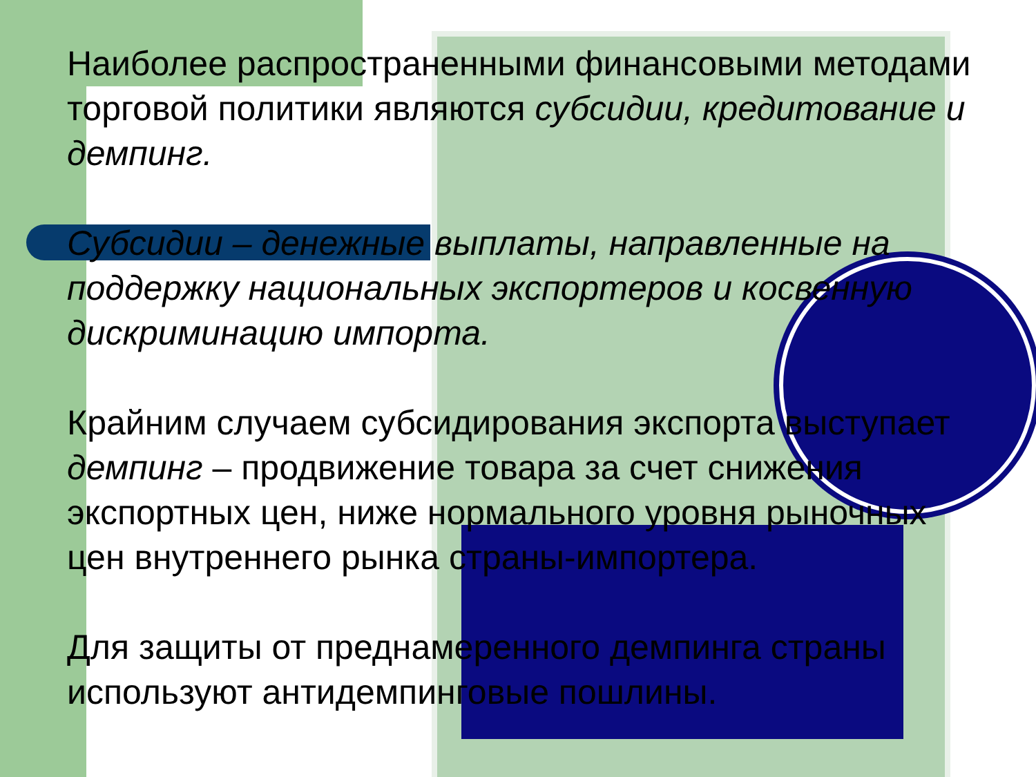Наиболее распространенными финансовыми методами торговой политики являются субсидии, кредитование и демпинг.
Субсидии – денежные выплаты, направленные на поддержку национальных экспортеров и косвенную дискриминацию импорта.
Крайним случаем субсидирования экспорта выступает демпинг – продвижение товара за счет снижения экспортных цен, ниже нормального уровня рыночных цен внутреннего рынка страны-импортера.
Для защиты от преднамеренного демпинга страны используют антидемпинговые пошлины.